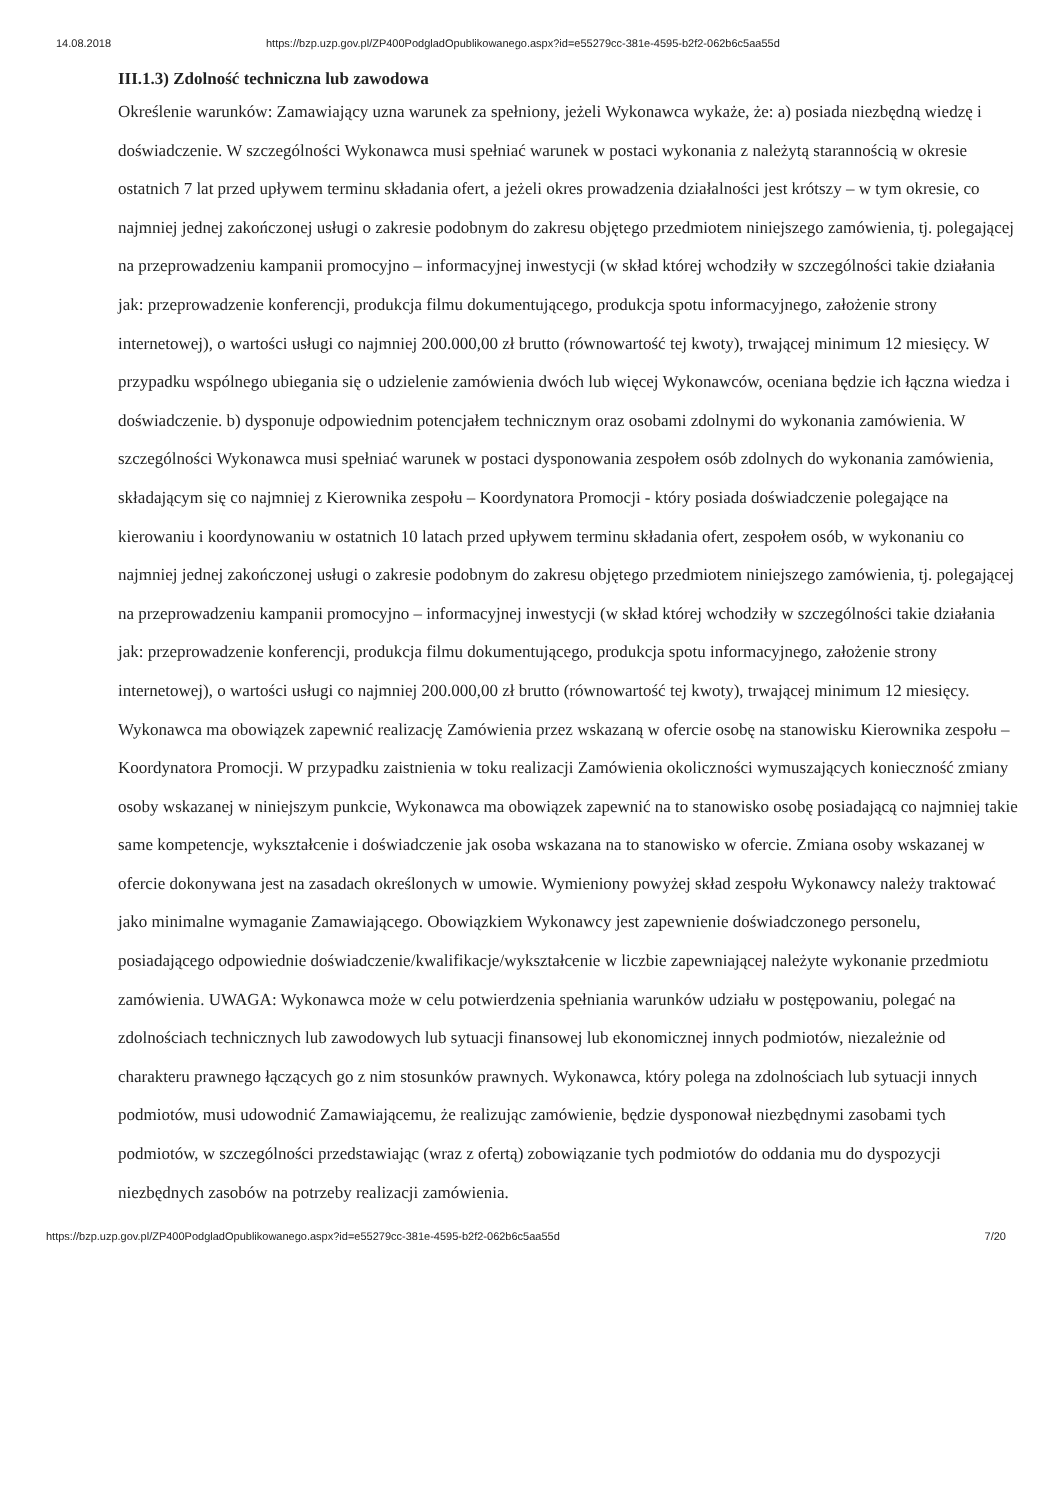14.08.2018 https://bzp.uzp.gov.pl/ZP400PodgladOpublikowanego.aspx?id=e55279cc-381e-4595-b2f2-062b6c5aa55d
III.1.3) Zdolność techniczna lub zawodowa
Określenie warunków: Zamawiający uzna warunek za spełniony, jeżeli Wykonawca wykaże, że: a) posiada niezbędną wiedzę i doświadczenie. W szczególności Wykonawca musi spełniać warunek w postaci wykonania z należytą starannością w okresie ostatnich 7 lat przed upływem terminu składania ofert, a jeżeli okres prowadzenia działalności jest krótszy – w tym okresie, co najmniej jednej zakończonej usługi o zakresie podobnym do zakresu objętego przedmiotem niniejszego zamówienia, tj. polegającej na przeprowadzeniu kampanii promocyjno – informacyjnej inwestycji (w skład której wchodziły w szczególności takie działania jak: przeprowadzenie konferencji, produkcja filmu dokumentującego, produkcja spotu informacyjnego, założenie strony internetowej), o wartości usługi co najmniej 200.000,00 zł brutto (równowartość tej kwoty), trwającej minimum 12 miesięcy. W przypadku wspólnego ubiegania się o udzielenie zamówienia dwóch lub więcej Wykonawców, oceniana będzie ich łączna wiedza i doświadczenie. b) dysponuje odpowiednim potencjałem technicznym oraz osobami zdolnymi do wykonania zamówienia. W szczególności Wykonawca musi spełniać warunek w postaci dysponowania zespołem osób zdolnych do wykonania zamówienia, składającym się co najmniej z Kierownika zespołu – Koordynatora Promocji - który posiada doświadczenie polegające na kierowaniu i koordynowaniu w ostatnich 10 latach przed upływem terminu składania ofert, zespołem osób, w wykonaniu co najmniej jednej zakończonej usługi o zakresie podobnym do zakresu objętego przedmiotem niniejszego zamówienia, tj. polegającej na przeprowadzeniu kampanii promocyjno – informacyjnej inwestycji (w skład której wchodziły w szczególności takie działania jak: przeprowadzenie konferencji, produkcja filmu dokumentującego, produkcja spotu informacyjnego, założenie strony internetowej), o wartości usługi co najmniej 200.000,00 zł brutto (równowartość tej kwoty), trwającej minimum 12 miesięcy. Wykonawca ma obowiązek zapewnić realizację Zamówienia przez wskazaną w ofercie osobę na stanowisku Kierownika zespołu – Koordynatora Promocji. W przypadku zaistnienia w toku realizacji Zamówienia okoliczności wymuszających konieczność zmiany osoby wskazanej w niniejszym punkcie, Wykonawca ma obowiązek zapewnić na to stanowisko osobę posiadającą co najmniej takie same kompetencje, wykształcenie i doświadczenie jak osoba wskazana na to stanowisko w ofercie. Zmiana osoby wskazanej w ofercie dokonywana jest na zasadach określonych w umowie. Wymieniony powyżej skład zespołu Wykonawcy należy traktować jako minimalne wymaganie Zamawiającego. Obowiązkiem Wykonawcy jest zapewnienie doświadczonego personelu, posiadającego odpowiednie doświadczenie/kwalifikacje/wykształcenie w liczbie zapewniającej należyte wykonanie przedmiotu zamówienia. UWAGA: Wykonawca może w celu potwierdzenia spełniania warunków udziału w postępowaniu, polegać na zdolnościach technicznych lub zawodowych lub sytuacji finansowej lub ekonomicznej innych podmiotów, niezależnie od charakteru prawnego łączących go z nim stosunków prawnych. Wykonawca, który polega na zdolnościach lub sytuacji innych podmiotów, musi udowodnić Zamawiającemu, że realizując zamówienie, będzie dysponował niezbędnymi zasobami tych podmiotów, w szczególności przedstawiając (wraz z ofertą) zobowiązanie tych podmiotów do oddania mu do dyspozycji niezbędnych zasobów na potrzeby realizacji zamówienia.
https://bzp.uzp.gov.pl/ZP400PodgladOpublikowanego.aspx?id=e55279cc-381e-4595-b2f2-062b6c5aa55d 7/20